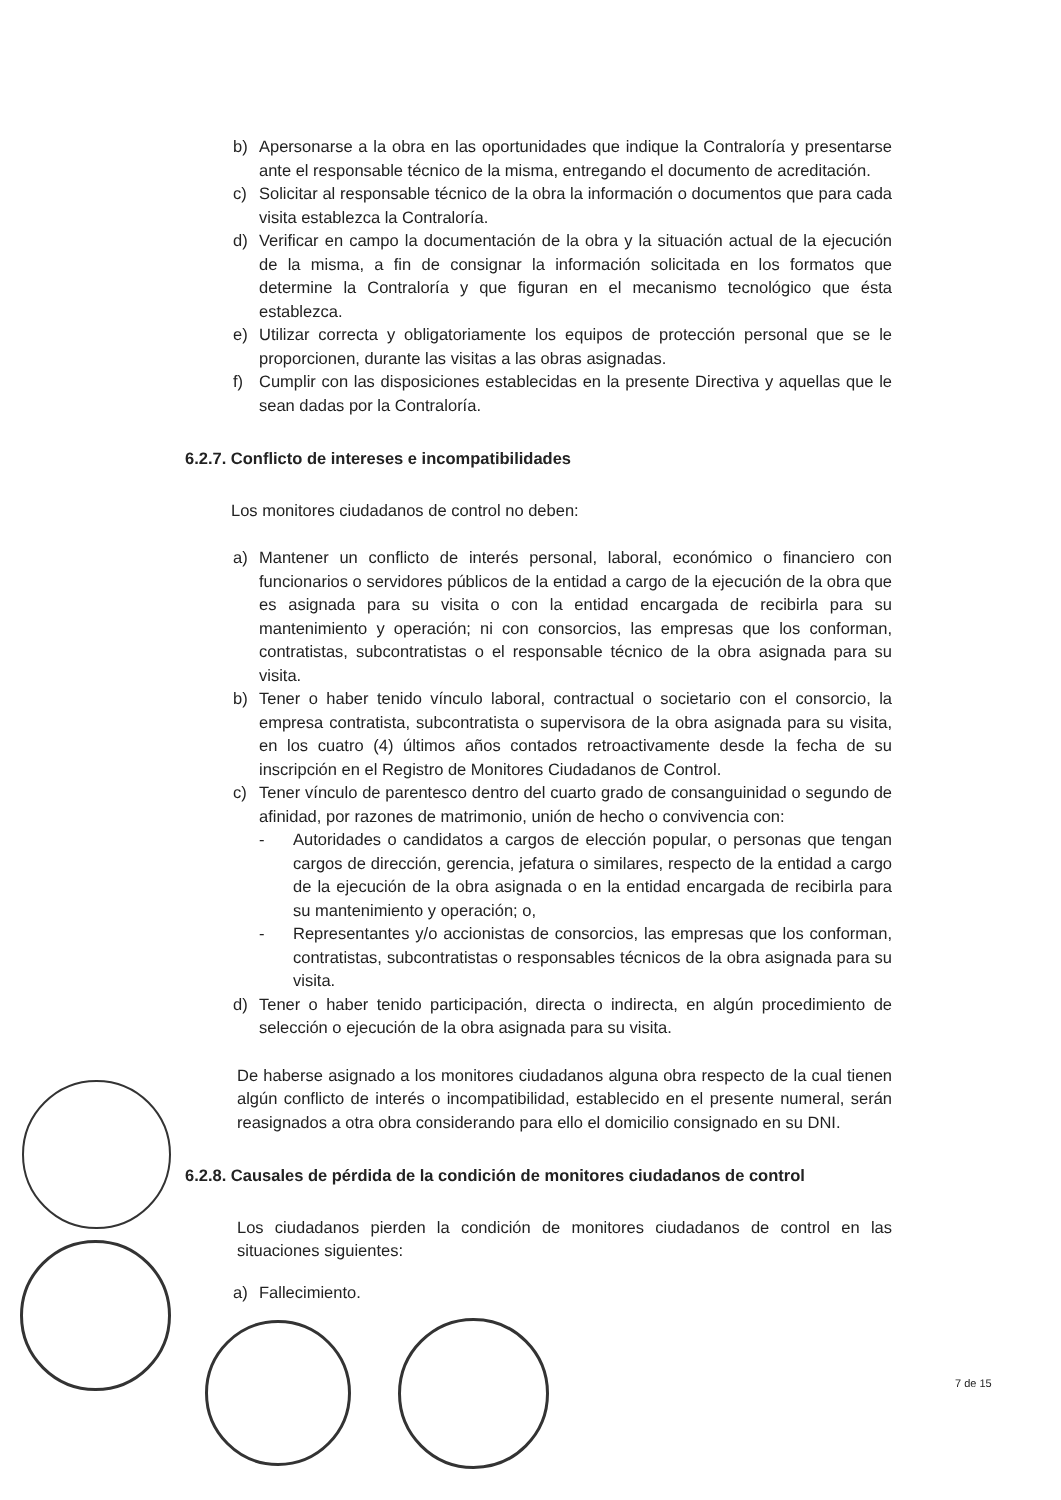b) Apersonarse a la obra en las oportunidades que indique la Contraloría y presentarse ante el responsable técnico de la misma, entregando el documento de acreditación.
c) Solicitar al responsable técnico de la obra la información o documentos que para cada visita establezca la Contraloría.
d) Verificar en campo la documentación de la obra y la situación actual de la ejecución de la misma, a fin de consignar la información solicitada en los formatos que determine la Contraloría y que figuran en el mecanismo tecnológico que ésta establezca.
e) Utilizar correcta y obligatoriamente los equipos de protección personal que se le proporcionen, durante las visitas a las obras asignadas.
f) Cumplir con las disposiciones establecidas en la presente Directiva y aquellas que le sean dadas por la Contraloría.
6.2.7. Conflicto de intereses e incompatibilidades
Los monitores ciudadanos de control no deben:
a) Mantener un conflicto de interés personal, laboral, económico o financiero con funcionarios o servidores públicos de la entidad a cargo de la ejecución de la obra que es asignada para su visita o con la entidad encargada de recibirla para su mantenimiento y operación; ni con consorcios, las empresas que los conforman, contratistas, subcontratistas o el responsable técnico de la obra asignada para su visita.
b) Tener o haber tenido vínculo laboral, contractual o societario con el consorcio, la empresa contratista, subcontratista o supervisora de la obra asignada para su visita, en los cuatro (4) últimos años contados retroactivamente desde la fecha de su inscripción en el Registro de Monitores Ciudadanos de Control.
c) Tener vínculo de parentesco dentro del cuarto grado de consanguinidad o segundo de afinidad, por razones de matrimonio, unión de hecho o convivencia con:
- Autoridades o candidatos a cargos de elección popular, o personas que tengan cargos de dirección, gerencia, jefatura o similares, respecto de la entidad a cargo de la ejecución de la obra asignada o en la entidad encargada de recibirla para su mantenimiento y operación; o,
- Representantes y/o accionistas de consorcios, las empresas que los conforman, contratistas, subcontratistas o responsables técnicos de la obra asignada para su visita.
d) Tener o haber tenido participación, directa o indirecta, en algún procedimiento de selección o ejecución de la obra asignada para su visita.
De haberse asignado a los monitores ciudadanos alguna obra respecto de la cual tienen algún conflicto de interés o incompatibilidad, establecido en el presente numeral, serán reasignados a otra obra considerando para ello el domicilio consignado en su DNI.
6.2.8. Causales de pérdida de la condición de monitores ciudadanos de control
Los ciudadanos pierden la condición de monitores ciudadanos de control en las situaciones siguientes:
a) Fallecimiento.
7 de 15